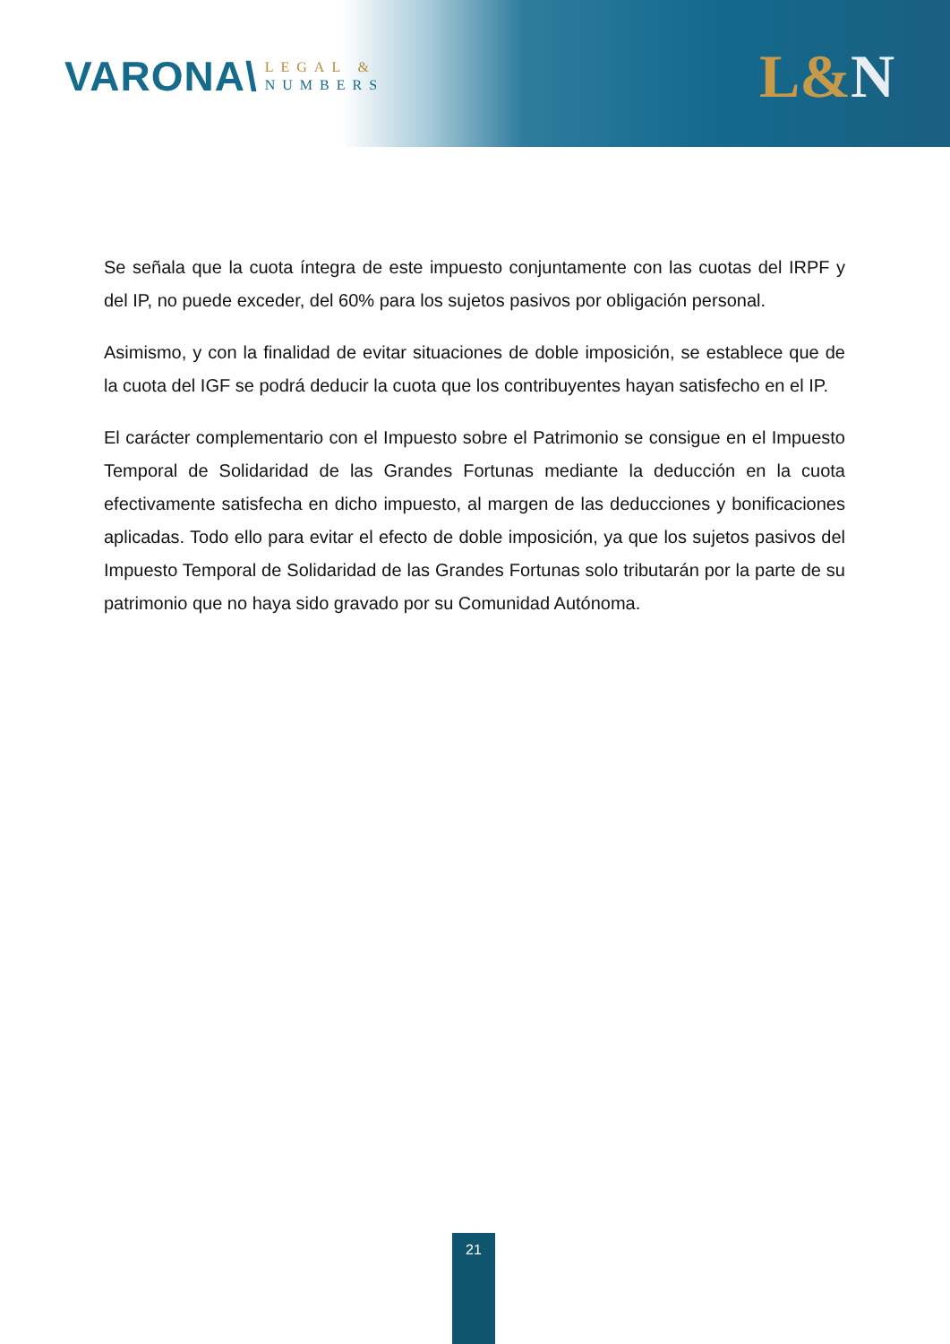VARONA\
LEGAL &
NUMBERS
L&N
Se señala que la cuota íntegra de este impuesto conjuntamente con las cuotas del IRPF y del IP, no puede exceder, del 60% para los sujetos pasivos por obligación personal.
Asimismo, y con la finalidad de evitar situaciones de doble imposición, se establece que de la cuota del IGF se podrá deducir la cuota que los contribuyentes hayan satisfecho en el IP.
El carácter complementario con el Impuesto sobre el Patrimonio se consigue en el Impuesto Temporal de Solidaridad de las Grandes Fortunas mediante la deducción en la cuota efectivamente satisfecha en dicho impuesto, al margen de las deducciones y bonificaciones aplicadas. Todo ello para evitar el efecto de doble imposición, ya que los sujetos pasivos del Impuesto Temporal de Solidaridad de las Grandes Fortunas solo tributarán por la parte de su patrimonio que no haya sido gravado por su Comunidad Autónoma.
21